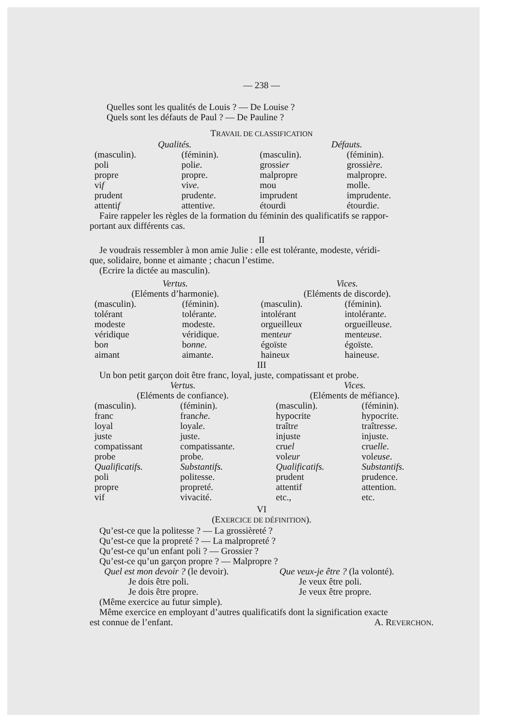— 238 —
Quelles sont les qualités de Louis ? — De Louise ?
Quels sont les défauts de Paul ? — De Pauline ?
TRAVAIL DE CLASSIFICATION
| Qualités. | | Défauts. | |
| (masculin). | (féminin). | (masculin). | (féminin). |
| poli | poli e . | grossi er | grossi ère . |
| propre | propre. | malpropre | malpropre. |
| vi f | vi ve . | mou | molle. |
| prudent | prudent e . | imprudent | imprudent e . |
| attenti f | attenti ve . | étourdi | étourdi e . |
Faire rappeler les règles de la formation du féminin des qualificatifs se rappor-
portant aux différents cas.
II
Je voudrais ressembler à mon amie Julie : elle est tolérante, modeste, véridi-
que, solidaire, bonne et aimante ; chacun l’estime.
(Ecrire la dictée au masculin).
| Vertus. | | Vices. | |
| (Eléments d’harmonie). | | (Eléments de discorde). | |
| (masculin). | (féminin). | (masculin). | (féminin). |
| tolérant | tolérant e . | intolérant | intolérant e . |
| modeste | modeste. | orgueilleu x | orgueilleu se . |
| véridique | véridique. | ment eur | ment euse . |
| bo n | b onne . | égoïste | égoïste. |
| aimant | aimant e . | haineu x | haineu se . |
III
Un bon petit garçon doit être franc, loyal, juste, compatissant et probe.
| Vertus. | | Vices. | |
| (Eléments de confiance). | | (Eléments de méfiance). | |
| (masculin). | (féminin). | (masculin). | (féminin). |
| franc | fran che . | hypocrite | hypocrite. |
| loyal | loyal e . | traîtr e | traîtr esse . |
| juste | juste. | injuste | injuste. |
| compatissant | compatissant e . | cru el | cru elle . |
| probe | probe. | vol eur | vol euse . |
| Qualificatifs. | Substantifs. | Qualificatifs. | Substantifs. |
| poli | politesse. | prudent | prudence. |
| propre | propreté. | attentif | attention. |
| vif | vivacité. | etc., | etc. |
VI
(EXERCICE DE DÉFINITION).
Qu’est-ce que la politesse ? — La grossièreté ?
Qu’est-ce que la propreté ? — La malpropreté ?
Qu’est-ce qu’un enfant poli ? — Grossier ?
Qu’est-ce qu’un garçon propre ? — Malpropre ?
| Quel est mon devoir ? (le devoir). | Que veux-je être ? (la volonté). |
| Je dois être poli. | Je veux être poli. |
| Je dois être propre. | Je veux être propre. |
(Même exercice au futur simple).
Même exercice en employant d’autres qualificatifs dont la signification exacte
est connue de l’enfant. A. REVERCHON.